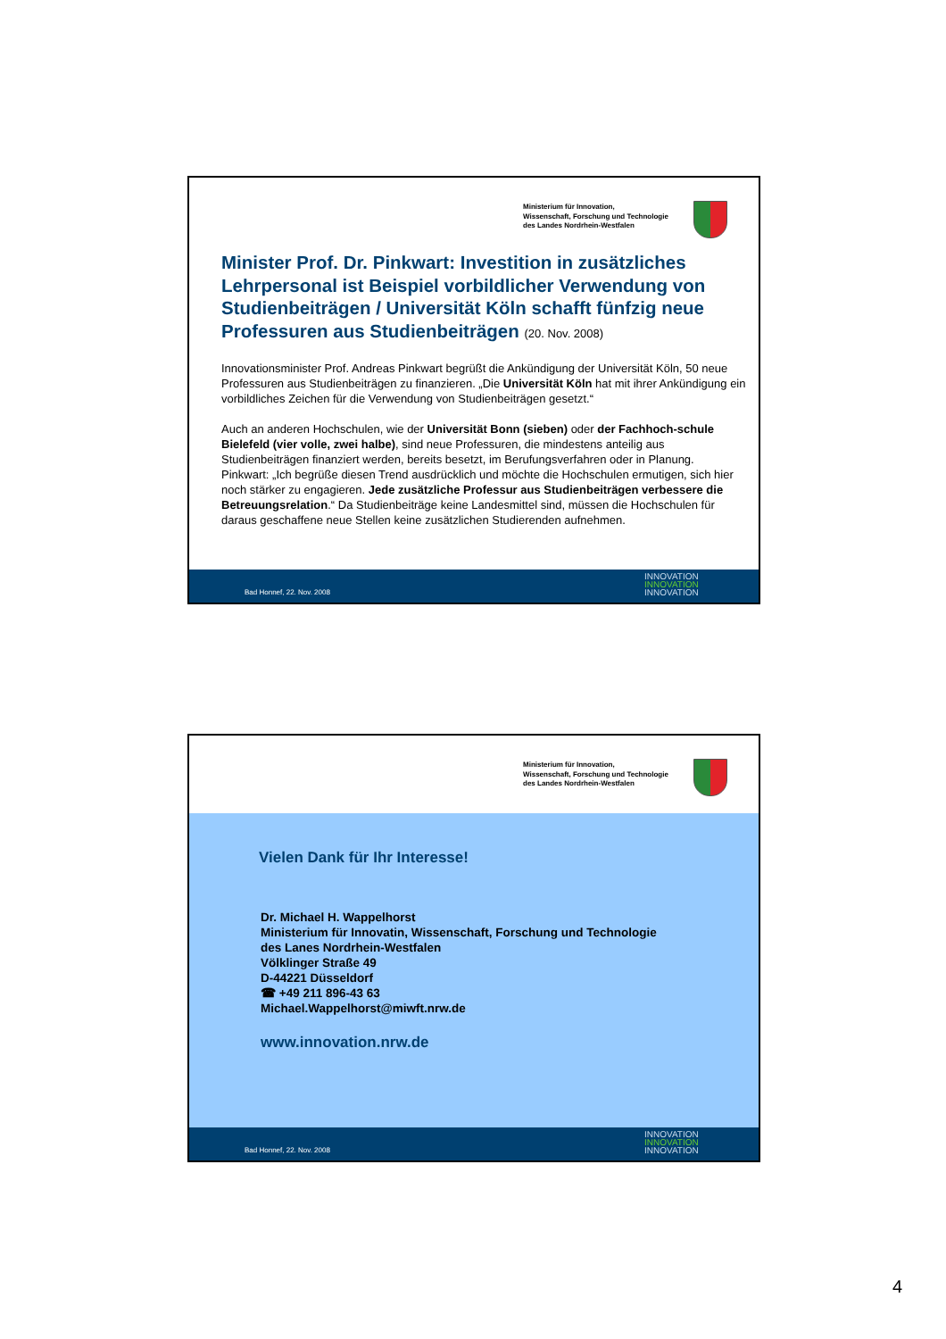Ministerium für Innovation,
Wissenschaft, Forschung und Technologie
des Landes Nordrhein-Westfalen
Minister Prof. Dr. Pinkwart: Investition in zusätzliches Lehrpersonal ist Beispiel vorbildlicher Verwendung von Studienbeiträgen / Universität Köln schafft fünfzig neue Professuren aus Studienbeiträgen (20. Nov. 2008)
Innovationsminister Prof. Andreas Pinkwart begrüßt die Ankündigung der Universität Köln, 50 neue Professuren aus Studienbeiträgen zu finanzieren. „Die Universität Köln hat mit ihrer Ankündigung ein vorbildliches Zeichen für die Verwendung von Studienbeiträgen gesetzt.“
Auch an anderen Hochschulen, wie der Universität Bonn (sieben) oder der Fachhoch-schule Bielefeld (vier volle, zwei halbe), sind neue Professuren, die mindestens anteilig aus Studienbeiträgen finanziert werden, bereits besetzt, im Berufungsverfahren oder in Planung.
Pinkwart: „Ich begrüße diesen Trend ausdrücklich und möchte die Hochschulen ermutigen, sich hier noch stärker zu engagieren. Jede zusätzliche Professur aus Studienbeiträgen verbessere die Betreuungsrelation.“ Da Studienbeiträge keine Landesmittel sind, müssen die Hochschulen für daraus geschaffene neue Stellen keine zusätzlichen Studierenden aufnehmen.
Bad Honnef, 22. Nov. 2008
INNOVATION
INNOVATION
INNOVATION
Ministerium für Innovation,
Wissenschaft, Forschung und Technologie
des Landes Nordrhein-Westfalen
Vielen Dank für Ihr Interesse!
Dr. Michael H. Wappelhorst
Ministerium für Innovatin, Wissenschaft, Forschung und Technologie
des Lanes Nordrhein-Westfalen
Völklinger Straße 49
D-44221 Düsseldorf
☎ +49 211 896-43 63
Michael.Wappelhorst@miwft.nrw.de
www.innovation.nrw.de
Bad Honnef, 22. Nov. 2008
INNOVATION
INNOVATION
INNOVATION
4